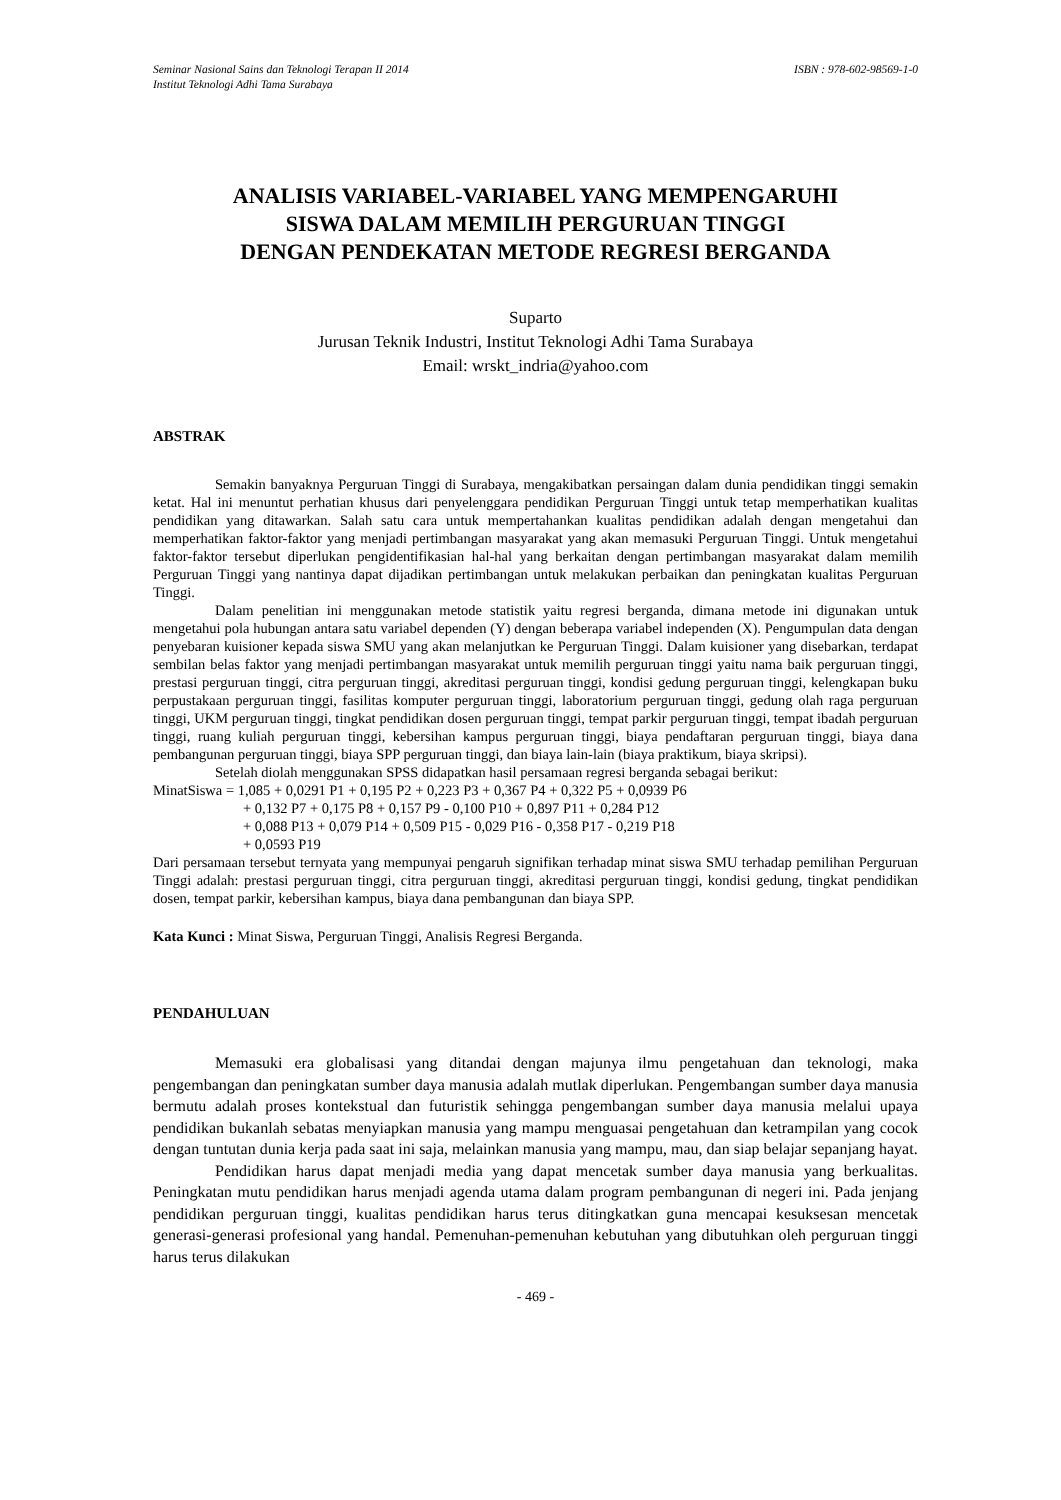Seminar Nasional Sains dan Teknologi Terapan II 2014
Institut Teknologi Adhi Tama Surabaya ISBN : 978-602-98569-1-0
ANALISIS VARIABEL-VARIABEL YANG MEMPENGARUHI
SISWA DALAM MEMILIH PERGURUAN TINGGI
DENGAN PENDEKATAN METODE REGRESI BERGANDA
Suparto
Jurusan Teknik Industri, Institut Teknologi Adhi Tama Surabaya
Email: wrskt_indria@yahoo.com
ABSTRAK
Semakin banyaknya Perguruan Tinggi di Surabaya, mengakibatkan persaingan dalam dunia pendidikan tinggi semakin ketat. Hal ini menuntut perhatian khusus dari penyelenggara pendidikan Perguruan Tinggi untuk tetap memperhatikan kualitas pendidikan yang ditawarkan. Salah satu cara untuk mempertahankan kualitas pendidikan adalah dengan mengetahui dan memperhatikan faktor-faktor yang menjadi pertimbangan masyarakat yang akan memasuki Perguruan Tinggi. Untuk mengetahui faktor-faktor tersebut diperlukan pengidentifikasian hal-hal yang berkaitan dengan pertimbangan masyarakat dalam memilih Perguruan Tinggi yang nantinya dapat dijadikan pertimbangan untuk melakukan perbaikan dan peningkatan kualitas Perguruan Tinggi.
Dalam penelitian ini menggunakan metode statistik yaitu regresi berganda, dimana metode ini digunakan untuk mengetahui pola hubungan antara satu variabel dependen (Y) dengan beberapa variabel independen (X). Pengumpulan data dengan penyebaran kuisioner kepada siswa SMU yang akan melanjutkan ke Perguruan Tinggi. Dalam kuisioner yang disebarkan, terdapat sembilan belas faktor yang menjadi pertimbangan masyarakat untuk memilih perguruan tinggi yaitu nama baik perguruan tinggi, prestasi perguruan tinggi, citra perguruan tinggi, akreditasi perguruan tinggi, kondisi gedung perguruan tinggi, kelengkapan buku perpustakaan perguruan tinggi, fasilitas komputer perguruan tinggi, laboratorium perguruan tinggi, gedung olah raga perguruan tinggi, UKM perguruan tinggi, tingkat pendidikan dosen perguruan tinggi, tempat parkir perguruan tinggi, tempat ibadah perguruan tinggi, ruang kuliah perguruan tinggi, kebersihan kampus perguruan tinggi, biaya pendaftaran perguruan tinggi, biaya dana pembangunan perguruan tinggi, biaya SPP perguruan tinggi, dan biaya lain-lain (biaya praktikum, biaya skripsi).
Setelah diolah menggunakan SPSS didapatkan hasil persamaan regresi berganda sebagai berikut:
MinatSiswa = 1,085 + 0,0291 P1 + 0,195 P2 + 0,223 P3 + 0,367 P4 + 0,322 P5 + 0,0939 P6
+ 0,132 P7 + 0,175 P8 + 0,157 P9 - 0,100 P10 + 0,897 P11 + 0,284 P12
+ 0,088 P13 + 0,079 P14 + 0,509 P15 - 0,029 P16 - 0,358 P17 - 0,219 P18
+ 0,0593 P19
Dari persamaan tersebut ternyata yang mempunyai pengaruh signifikan terhadap minat siswa SMU terhadap pemilihan Perguruan Tinggi adalah: prestasi perguruan tinggi, citra perguruan tinggi, akreditasi perguruan tinggi, kondisi gedung, tingkat pendidikan dosen, tempat parkir, kebersihan kampus, biaya dana pembangunan dan biaya SPP.
Kata Kunci : Minat Siswa, Perguruan Tinggi, Analisis Regresi Berganda.
PENDAHULUAN
Memasuki era globalisasi yang ditandai dengan majunya ilmu pengetahuan dan teknologi, maka pengembangan dan peningkatan sumber daya manusia adalah mutlak diperlukan. Pengembangan sumber daya manusia bermutu adalah proses kontekstual dan futuristik sehingga pengembangan sumber daya manusia melalui upaya pendidikan bukanlah sebatas menyiapkan manusia yang mampu menguasai pengetahuan dan ketrampilan yang cocok dengan tuntutan dunia kerja pada saat ini saja, melainkan manusia yang mampu, mau, dan siap belajar sepanjang hayat.
Pendidikan harus dapat menjadi media yang dapat mencetak sumber daya manusia yang berkualitas. Peningkatan mutu pendidikan harus menjadi agenda utama dalam program pembangunan di negeri ini. Pada jenjang pendidikan perguruan tinggi, kualitas pendidikan harus terus ditingkatkan guna mencapai kesuksesan mencetak generasi-generasi profesional yang handal. Pemenuhan-pemenuhan kebutuhan yang dibutuhkan oleh perguruan tinggi harus terus dilakukan
- 469 -